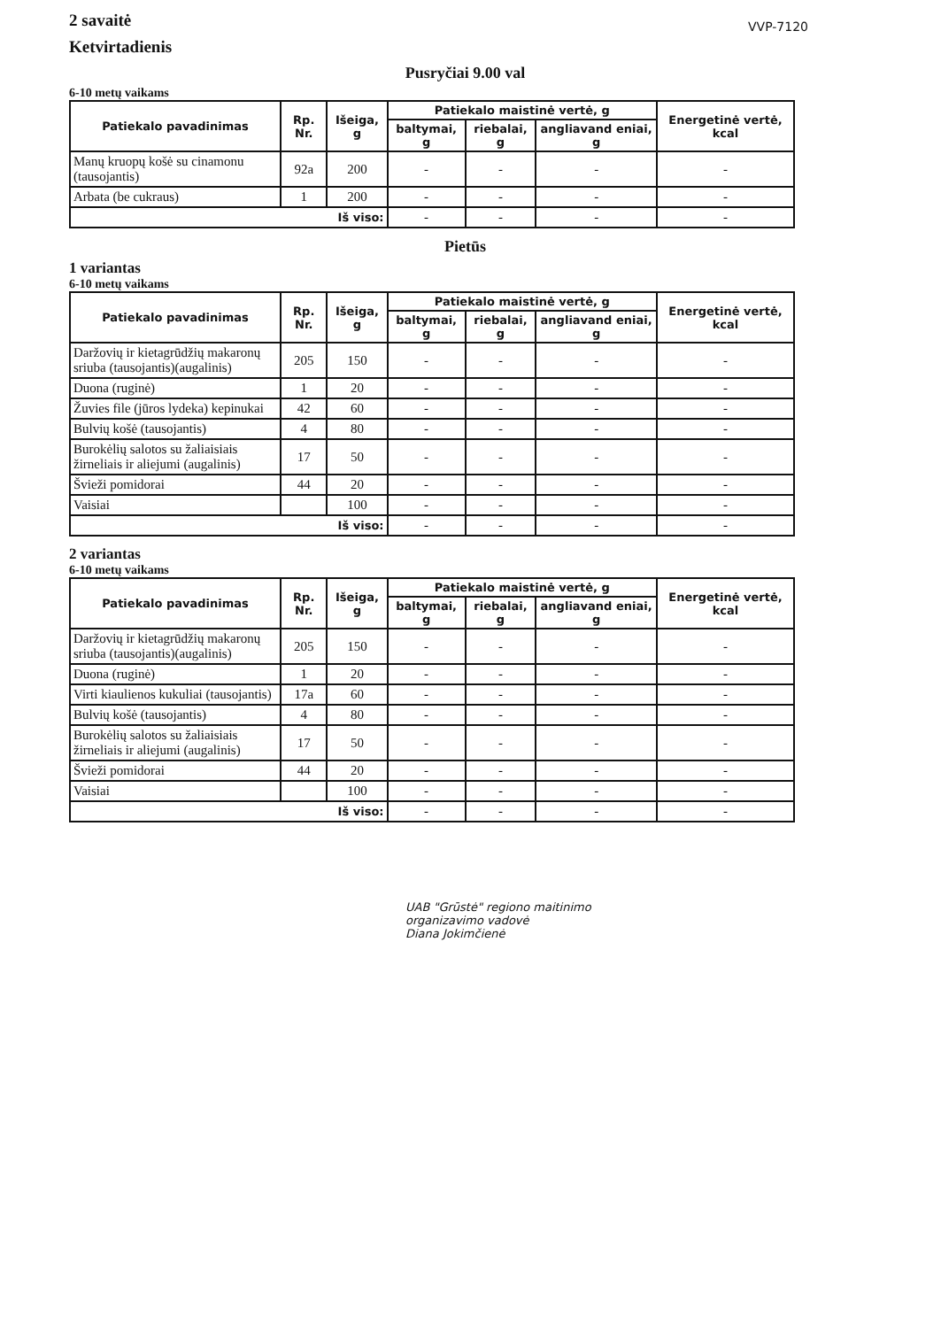2 savaitė
Ketvirtadienis
VVP-7120
Pusryčiai 9.00 val
6-10 metų vaikams
| Patiekalo pavadinimas | Rp. Nr. | Išeiga, g | Patiekalo maistinė vertė, g | | | Energetinė vertė, kcal |
| --- | --- | --- | --- | --- | --- | --- |
| | | | baltymai, g | riebalai, g | angliavand eniai, g | |
| Manų kruopų košė su cinamonu (tausojantis) | 92a | 200 | - | - | - | - |
| Arbata (be cukraus) | 1 | 200 | - | - | - | - |
| Iš viso: | | | - | - | - | - |
Pietūs
1 variantas
6-10 metų vaikams
| Patiekalo pavadinimas | Rp. Nr. | Išeiga, g | Patiekalo maistinė vertė, g | | | Energetinė vertė, kcal |
| --- | --- | --- | --- | --- | --- | --- |
| | | | baltymai, g | riebalai, g | angliavand eniai, g | |
| Daržovių ir kietagrūdžių makaronų sriuba (tausojantis)(augalinis) | 205 | 150 | - | - | - | - |
| Duona (ruginė) | 1 | 20 | - | - | - | - |
| Žuvies file (jūros lydeka) kepinukai | 42 | 60 | - | - | - | - |
| Bulvių košė (tausojantis) | 4 | 80 | - | - | - | - |
| Burokėlių salotos su žaliaisiais žirneliais ir aliejumi (augalinis) | 17 | 50 | - | - | - | - |
| Švieži pomidorai | 44 | 20 | - | - | - | - |
| Vaisiai | | 100 | - | - | - | - |
| Iš viso: | | | - | - | - | - |
2 variantas
6-10 metų vaikams
| Patiekalo pavadinimas | Rp. Nr. | Išeiga, g | Patiekalo maistinė vertė, g | | | Energetinė vertė, kcal |
| --- | --- | --- | --- | --- | --- | --- |
| | | | baltymai, g | riebalai, g | angliavand eniai, g | |
| Daržovių ir kietagrūdžių makaronų sriuba (tausojantis)(augalinis) | 205 | 150 | - | - | - | - |
| Duona (ruginė) | 1 | 20 | - | - | - | - |
| Virti kiaulienos kukuliai (tausojantis) | 17a | 60 | - | - | - | - |
| Bulvių košė (tausojantis) | 4 | 80 | - | - | - | - |
| Burokėlių salotos su žaliaisiais žirneliais ir aliejumi (augalinis) | 17 | 50 | - | - | - | - |
| Švieži pomidorai | 44 | 20 | - | - | - | - |
| Vaisiai | | 100 | - | - | - | - |
| Iš viso: | | | - | - | - | - |
UAB "Grūstė" regiono maitinimo
organizavimo vadovė
Diana Jokimčienė